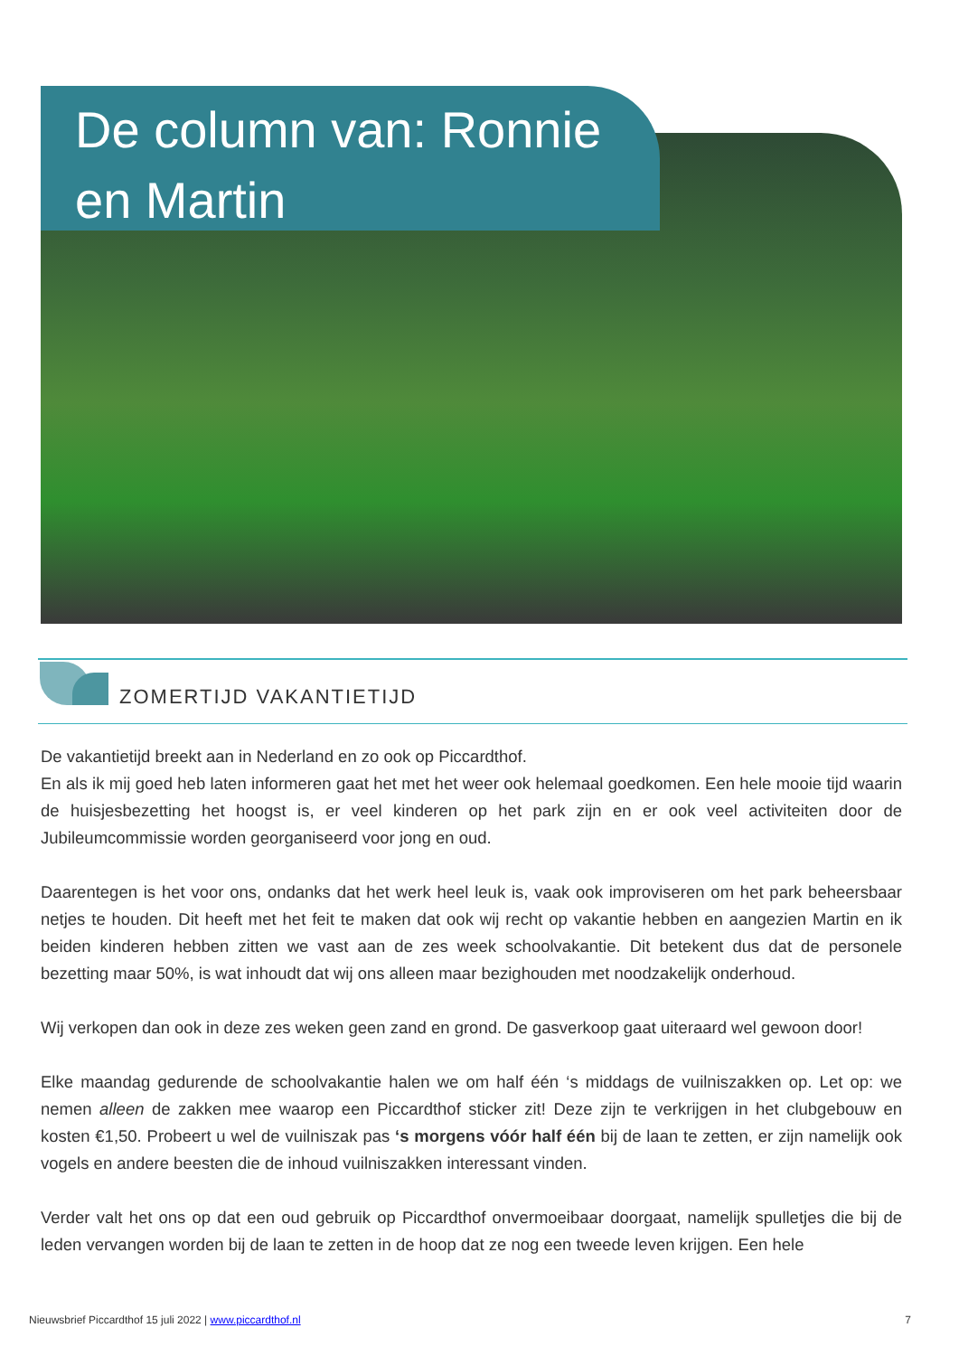De column van: Ronnie en Martin
ZOMERTIJD VAKANTIETIJD
De vakantietijd breekt aan in Nederland en zo ook op Piccardthof.
En als ik mij goed heb laten informeren gaat het met het weer ook helemaal goedkomen. Een hele mooie tijd waarin de huisjesbezetting het hoogst is, er veel kinderen op het park zijn en er ook veel activiteiten door de Jubileumcommissie worden georganiseerd voor jong en oud.
Daarentegen is het voor ons, ondanks dat het werk heel leuk is, vaak ook improviseren om het park beheersbaar netjes te houden. Dit heeft met het feit te maken dat ook wij recht op vakantie hebben en aangezien Martin en ik beiden kinderen hebben zitten we vast aan de zes week schoolvakantie. Dit betekent dus dat de personele bezetting maar 50%, is wat inhoudt dat wij ons alleen maar bezighouden met noodzakelijk onderhoud.
Wij verkopen dan ook in deze zes weken geen zand en grond. De gasverkoop gaat uiteraard wel gewoon door!
Elke maandag gedurende de schoolvakantie halen we om half één ‘s middags de vuilniszakken op. Let op: we nemen alleen de zakken mee waarop een Piccardthof sticker zit! Deze zijn te verkrijgen in het clubgebouw en kosten €1,50. Probeert u wel de vuilniszak pas ‘s morgens vóór half één bij de laan te zetten, er zijn namelijk ook vogels en andere beesten die de inhoud vuilniszakken interessant vinden.
Verder valt het ons op dat een oud gebruik op Piccardthof onvermoeibaar doorgaat, namelijk spulletjes die bij de leden vervangen worden bij de laan te zetten in de hoop dat ze nog een tweede leven krijgen. Een hele
Nieuwsbrief Piccardthof 15 juli 2022 | www.piccardthof.nl 7